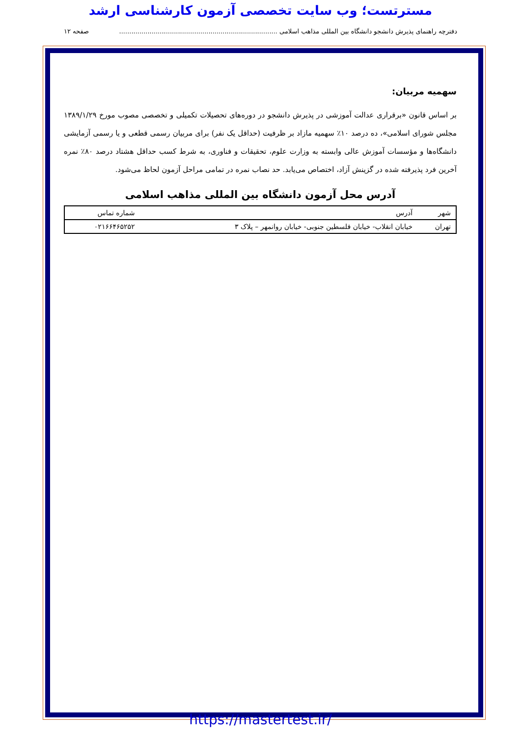مسترتست؛ وب سایت تخصصی آزمون کارشناسی ارشد
دفترچه راهنمای پذیرش دانشجو دانشگاه بین المللی مذاهب اسلامی .............................................................................. صفحه ۱۲
سهمیه مربیان:
بر اساس قانون «برقراری عدالت آموزشی در پذیرش دانشجو در دوره‌های تحصیلات تکمیلی و تخصصی مصوب مورخ ۱۳۸۹/۱/۲۹ مجلس شورای اسلامی»، ده درصد ۱۰٪ سهمیه مازاد بر ظرفیت (حداقل یک نفر) برای مربیان رسمی قطعی و یا رسمی آزمایشی دانشگاه‌ها و مؤسسات آموزش عالی وابسته به وزارت علوم، تحقیقات و فناوری، به شرط کسب حداقل هشتاد درصد ۸۰٪ نمره آخرین فرد پذیرفته شده در گزینش آزاد، اختصاص می‌یابد. حد نصاب نمره در تمامی مراحل آزمون لحاظ می‌شود.
آدرس محل آزمون دانشگاه بین المللی مذاهب اسلامی
| شهر | آدرس | شماره تماس |
| --- | --- | --- |
| تهران | خیابان انقلاب- خیابان فلسطین جنوبی- خیابان روانمهر – پلاک ۳ | ۰۲۱۶۶۴۶۵۲۵۲ |
https://mastertest.ir/